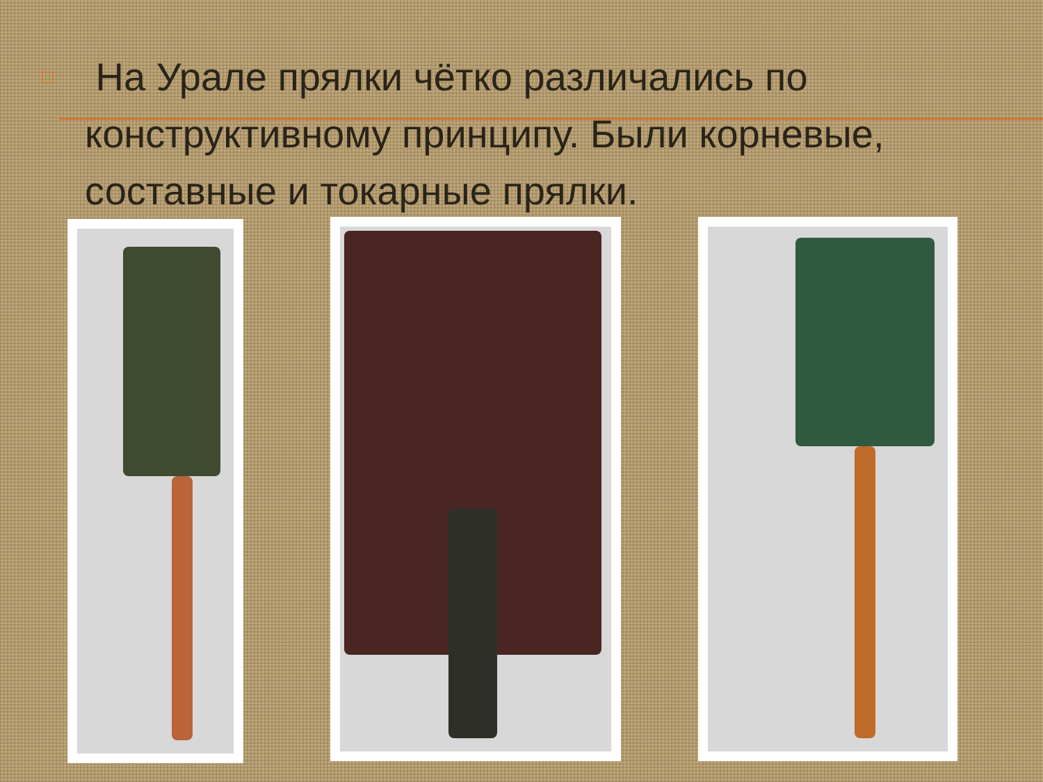□
На Урале прялки чётко различались по конструктивному принципу. Были корневые, составные и токарные прялки.